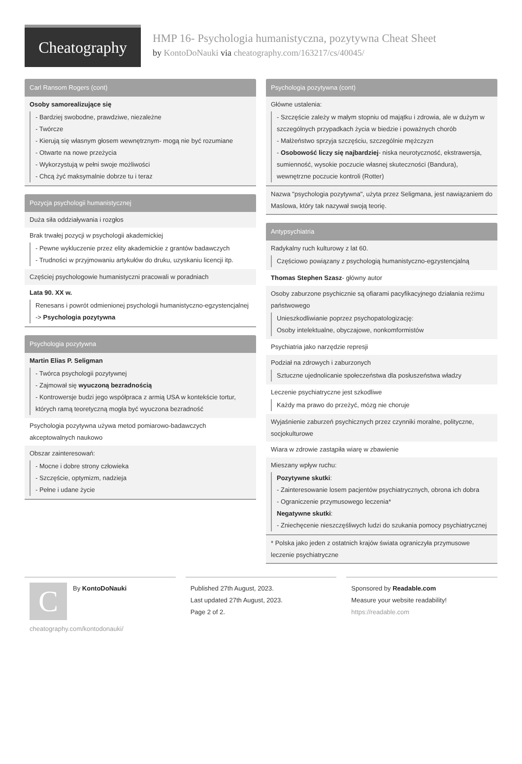Cheatography
HMP 16- Psychologia humanistyczna, pozytywna Cheat Sheet
by KontoDoNauki via cheatography.com/163217/cs/40045/
Carl Ransom Rogers (cont)
Osoby samorealizujące się
- Bardziej swobodne, prawdziwe, niezależne
- Twórcze
- Kierują się własnym głosem wewnętrznym- mogą nie być rozumiane
- Otwarte na nowe przeżycia
- Wykorzystują w pełni swoje możliwości
- Chcą żyć maksymalnie dobrze tu i teraz
Pozycja psychologii humanistycznej
Duża siła oddziaływania i rozgłos
Brak trwałej pozycji w psychologii akademickiej
- Pewne wykluczenie przez elity akademickie z grantów badawczych
- Trudności w przyjmowaniu artykułów do druku, uzyskaniu licencji itp.
Częściej psychologowie humanistyczni pracowali w poradniach
Lata 90. XX w.
Renesans i powrót odmienionej psychologii humanistyczno-egzystencjalnej -> Psychologia pozytywna
Psychologia pozytywna
Martin Elias P. Seligman
- Twórca psychologii pozytywnej
- Zajmował się wyuczoną bezradnością
- Kontrowersje budzi jego współpraca z armią USA w kontekście tortur, których ramą teoretyczną mogła być wyuczona bezradność
Psychologia pozytywna używa metod pomiarowo-badawczych akceptowalnych naukowo
Obszar zainteresowań:
- Mocne i dobre strony człowieka
- Szczęście, optymizm, nadzieja
- Pełne i udane życie
Psychologia pozytywna (cont)
Główne ustalenia:
- Szczęście zależy w małym stopniu od majątku i zdrowia, ale w dużym w szczególnych przypadkach życia w biedzie i poważnych chorób
- Małżeństwo sprzyja szczęściu, szczególnie mężczyzn
- Osobowość liczy się najbardziej- niska neurotyczność, ekstrawersja, sumienność, wysokie poczucie własnej skuteczności (Bandura), wewnętrzne poczucie kontroli (Rotter)
Nazwa "psychologia pozytywna", użyta przez Seligmana, jest nawiązaniem do Maslowa, który tak nazywał swoją teorię.
Antypsychiatria
Radykalny ruch kulturowy z lat 60.
Częściowo powiązany z psychologią humanistyczno-egzystencjalną
Thomas Stephen Szasz- główny autor
Osoby zaburzone psychicznie są ofiarami pacyfikacyjnego działania reżimu państwowego
Unieszkodliwianie poprzez psychopatologizację:
Osoby intelektualne, obyczajowe, nonkomformistów
Psychiatria jako narzędzie represji
Podział na zdrowych i zaburzonych
Sztuczne ujednolicanie społeczeństwa dla posłuszeństwa władzy
Leczenie psychiatryczne jest szkodliwe
Każdy ma prawo do przeżyć, mózg nie choruje
Wyjaśnienie zaburzeń psychicznych przez czynniki moralne, polityczne, socjokulturowe
Wiara w zdrowie zastąpiła wiarę w zbawienie
Mieszany wpływ ruchu:
Pozytywne skutki:
- Zainteresowanie losem pacjentów psychiatrycznych, obrona ich dobra
- Ograniczenie przymusowego leczenia*
Negatywne skutki:
- Zniechęcenie nieszczęśliwych ludzi do szukania pomocy psychiatrycznej
* Polska jako jeden z ostatnich krajów świata ograniczyła przymusowe leczenie psychiatryczne
C
By KontoDoNauki
cheatography.com/kontodonauki/
Published 27th August, 2023.
Last updated 27th August, 2023.
Page 2 of 2.
Sponsored by Readable.com
Measure your website readability!
https://readable.com